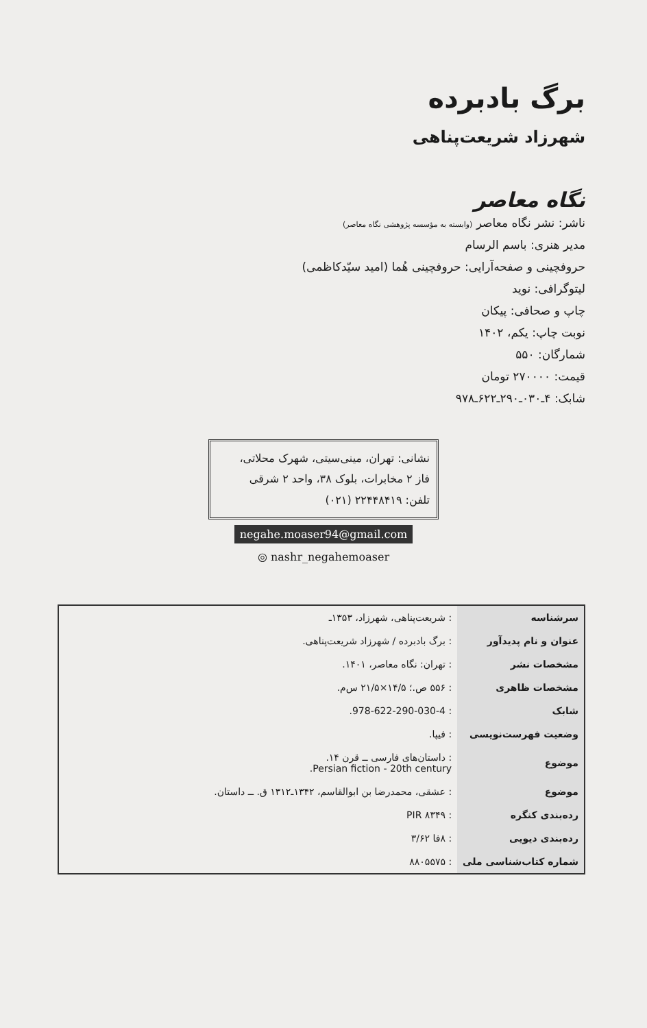برگ بادبرده
شهرزاد شریعت‌پناهی
نگاه معاصر
ناشر: نشر نگاه معاصر (وابسته به مؤسسه پژوهشی نگاه معاصر)
مدیر هنری: باسم الرسام
حروفچینی و صفحه‌آرایی: حروفچینی هُما (امید سیّدکاظمی)
لیتوگرافی: نوید
چاپ و صحافی: پیکان
نوبت چاپ: یکم، ۱۴۰۲
شمارگان: ۵۵۰
قیمت: ۲۷۰۰۰۰ تومان
شابک: ۴ـ۰۳۰ـ۲۹۰ـ۶۲۲ـ۹۷۸
نشانی: تهران، مینی‌سیتی، شهرک محلاتی،
فاز ۲ مخابرات، بلوک ۳۸، واحد ۲ شرقی
تلفن: ۲۲۴۴۸۴۱۹ (۰۲۱)
negahe.moaser94@gmail.com
◎ nashr_negahemoaser
| سرشناسه | : شریعت‌پناهی، شهرزاد، ۱۳۵۳ـ |
| عنوان و نام پدیدآور | : برگ بادبرده / شهرزاد شریعت‌پناهی. |
| مشخصات نشر | : تهران: نگاه معاصر، ۱۴۰۱. |
| مشخصات ظاهری | : ۵۵۶ ص.؛ ۱۴/۵×۲۱/۵ س‌م. |
| شابک | : 978-622-290-030-4. |
| وضعیت فهرست‌نویسی | : فیپا. |
| موضوع | : داستان‌های فارسی ــ قرن ۱۴. Persian fiction - 20th century. |
| موضوع | : عشقی، محمدرضا بن ابوالقاسم، ۱۳۴۲ـ۱۳۱۲ ق. ــ داستان. |
| رده‌بندی کنگره | : PIR ۸۳۴۹ |
| رده‌بندی دیویی | : ۸فا ۳/۶۲ |
| شماره کتاب‌شناسی ملی | : ۸۸۰۵۵۷۵ |